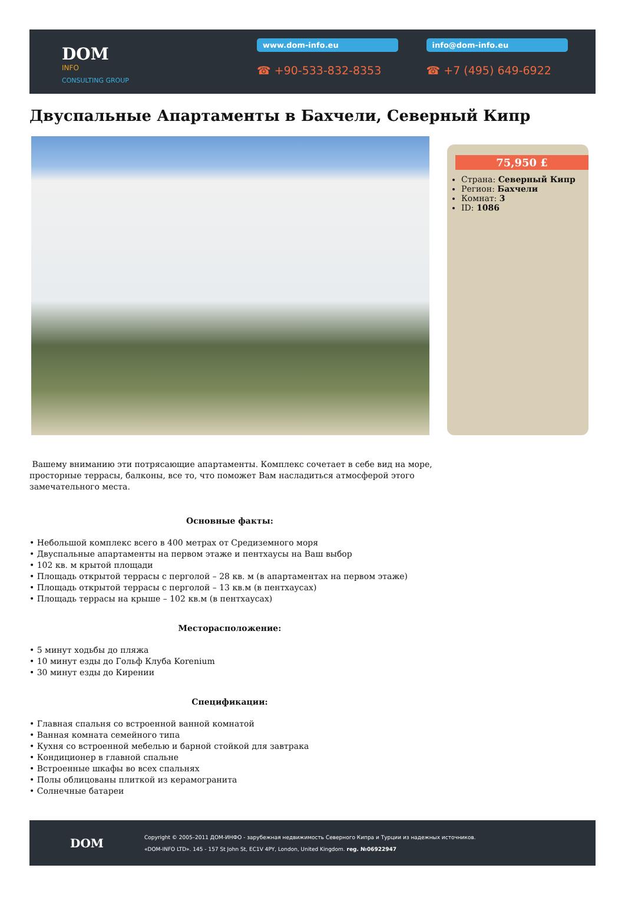DOM
INFO
CONSULTING GROUP
www.dom-info.eu
☎ +90-533-832-8353
info@dom-info.eu
☎ +7 (495) 649-6922
Двуспальные Апартаменты в Бахчели, Северный Кипр
75,950 £
Страна: Северный Кипр
Регион: Бахчели
Комнат: 3
ID: 1086
Вашему вниманию эти потрясающие апартаменты. Комплекс сочетает в себе вид на море,
просторные террасы, балконы, все то, что поможет Вам насладиться атмосферой этого
замечательного места.
Основные факты:
• Небольшой комплекс всего в 400 метрах от Средиземного моря
• Двуспальные апартаменты на первом этаже и пентхаусы на Ваш выбор
• 102 кв. м крытой площади
• Площадь открытой террасы с перголой – 28 кв. м (в апартаментах на первом этаже)
• Площадь открытой террасы с перголой – 13 кв.м (в пентхаусах)
• Площадь террасы на крыше – 102 кв.м (в пентхаусах)
Месторасположение:
• 5 минут ходьбы до пляжа
• 10 минут езды до Гольф Клуба Korenium
• 30 минут езды до Кирении
Спецификации:
• Главная спальня со встроенной ванной комнатой
• Ванная комната семейного типа
• Кухня со встроенной мебелью и барной стойкой для завтрака
• Кондиционер в главной спальне
• Встроенные шкафы во всех спальнях
• Полы облицованы плиткой из керамогранита
• Солнечные батареи
DOM
Copyright © 2005–2011 ДОМ-ИНФО - зарубежная недвижимость Северного Кипра и Турции из надежных источников.
«DOM-INFO LTD». 145 - 157 St John St, EC1V 4PY, London, United Kingdom. reg. №06922947